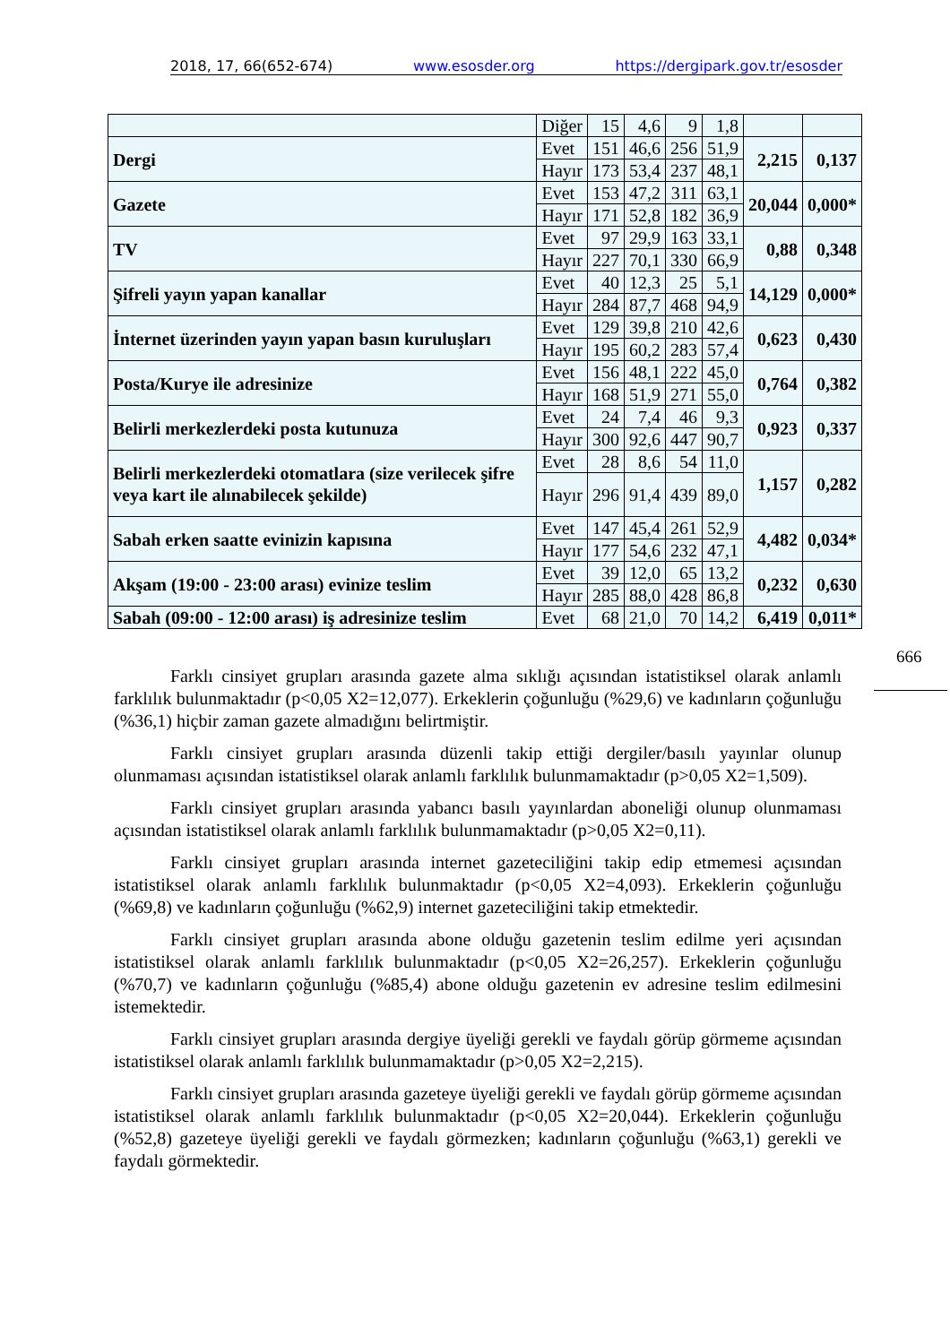2018, 17, 66(652-674) www.esosder.org https://dergipark.gov.tr/esosder
| | Diğer | 15 | 4,6 | 9 | 1,8 | | |
| Dergi | Evet | 151 | 46,6 | 256 | 51,9 | 2,215 | 0,137 |
| | Hayır | 173 | 53,4 | 237 | 48,1 | | |
| Gazete | Evet | 153 | 47,2 | 311 | 63,1 | 20,044 | 0,000* |
| | Hayır | 171 | 52,8 | 182 | 36,9 | | |
| TV | Evet | 97 | 29,9 | 163 | 33,1 | 0,88 | 0,348 |
| | Hayır | 227 | 70,1 | 330 | 66,9 | | |
| Şifreli yayın yapan kanallar | Evet | 40 | 12,3 | 25 | 5,1 | 14,129 | 0,000* |
| | Hayır | 284 | 87,7 | 468 | 94,9 | | |
| İnternet üzerinden yayın yapan basın kuruluşları | Evet | 129 | 39,8 | 210 | 42,6 | 0,623 | 0,430 |
| | Hayır | 195 | 60,2 | 283 | 57,4 | | |
| Posta/Kurye ile adresinize | Evet | 156 | 48,1 | 222 | 45,0 | 0,764 | 0,382 |
| | Hayır | 168 | 51,9 | 271 | 55,0 | | |
| Belirli merkezlerdeki posta kutunuza | Evet | 24 | 7,4 | 46 | 9,3 | 0,923 | 0,337 |
| | Hayır | 300 | 92,6 | 447 | 90,7 | | |
| Belirli merkezlerdeki otomatlara (size verilecek şifre veya kart ile alınabilecek şekilde) | Evet | 28 | 8,6 | 54 | 11,0 | 1,157 | 0,282 |
| | Hayır | 296 | 91,4 | 439 | 89,0 | | |
| Sabah erken saatte evinizin kapısına | Evet | 147 | 45,4 | 261 | 52,9 | 4,482 | 0,034* |
| | Hayır | 177 | 54,6 | 232 | 47,1 | | |
| Akşam (19:00 - 23:00 arası) evinize teslim | Evet | 39 | 12,0 | 65 | 13,2 | 0,232 | 0,630 |
| | Hayır | 285 | 88,0 | 428 | 86,8 | | |
| Sabah (09:00 - 12:00 arası) iş adresinize teslim | Evet | 68 | 21,0 | 70 | 14,2 | 6,419 | 0,011* |
666
Farklı cinsiyet grupları arasında gazete alma sıklığı açısından istatistiksel olarak anlamlı farklılık bulunmaktadır (p<0,05 X2=12,077). Erkeklerin çoğunluğu (%29,6) ve kadınların çoğunluğu (%36,1) hiçbir zaman gazete almadığını belirtmiştir.
Farklı cinsiyet grupları arasında düzenli takip ettiği dergiler/basılı yayınlar olunup olunmaması açısından istatistiksel olarak anlamlı farklılık bulunmamaktadır (p>0,05 X2=1,509).
Farklı cinsiyet grupları arasında yabancı basılı yayınlardan aboneliği olunup olunmaması açısından istatistiksel olarak anlamlı farklılık bulunmamaktadır (p>0,05 X2=0,11).
Farklı cinsiyet grupları arasında internet gazeteciliğini takip edip etmemesi açısından istatistiksel olarak anlamlı farklılık bulunmaktadır (p<0,05 X2=4,093). Erkeklerin çoğunluğu (%69,8) ve kadınların çoğunluğu (%62,9) internet gazeteciliğini takip etmektedir.
Farklı cinsiyet grupları arasında abone olduğu gazetenin teslim edilme yeri açısından istatistiksel olarak anlamlı farklılık bulunmaktadır (p<0,05 X2=26,257). Erkeklerin çoğunluğu (%70,7) ve kadınların çoğunluğu (%85,4) abone olduğu gazetenin ev adresine teslim edilmesini istemektedir.
Farklı cinsiyet grupları arasında dergiye üyeliği gerekli ve faydalı görüp görmeme açısından istatistiksel olarak anlamlı farklılık bulunmamaktadır (p>0,05 X2=2,215).
Farklı cinsiyet grupları arasında gazeteye üyeliği gerekli ve faydalı görüp görmeme açısından istatistiksel olarak anlamlı farklılık bulunmaktadır (p<0,05 X2=20,044). Erkeklerin çoğunluğu (%52,8) gazeteye üyeliği gerekli ve faydalı görmezken; kadınların çoğunluğu (%63,1) gerekli ve faydalı görmektedir.